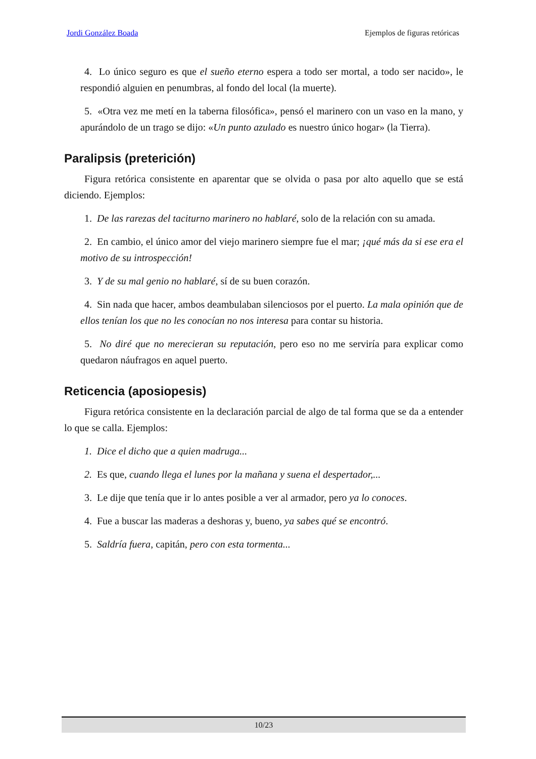Jordi González Boada Ejemplos de figuras retóricas
4. Lo único seguro es que el sueño eterno espera a todo ser mortal, a todo ser nacido», le respondió alguien en penumbras, al fondo del local (la muerte).
5. «Otra vez me metí en la taberna filosófica», pensó el marinero con un vaso en la mano, y apurándolo de un trago se dijo: «Un punto azulado es nuestro único hogar» (la Tierra).
Paralipsis (preterición)
Figura retórica consistente en aparentar que se olvida o pasa por alto aquello que se está diciendo. Ejemplos:
1. De las rarezas del taciturno marinero no hablaré, solo de la relación con su amada.
2. En cambio, el único amor del viejo marinero siempre fue el mar; ¡qué más da si ese era el motivo de su introspección!
3. Y de su mal genio no hablaré, sí de su buen corazón.
4. Sin nada que hacer, ambos deambulaban silenciosos por el puerto. La mala opinión que de ellos tenían los que no les conocían no nos interesa para contar su historia.
5. No diré que no merecieran su reputación, pero eso no me serviría para explicar como quedaron náufragos en aquel puerto.
Reticencia (aposiopesis)
Figura retórica consistente en la declaración parcial de algo de tal forma que se da a entender lo que se calla. Ejemplos:
1. Dice el dicho que a quien madruga...
2. Es que, cuando llega el lunes por la mañana y suena el despertador,...
3. Le dije que tenía que ir lo antes posible a ver al armador, pero ya lo conoces.
4. Fue a buscar las maderas a deshoras y, bueno, ya sabes qué se encontró.
5. Saldría fuera, capitán, pero con esta tormenta...
10/23